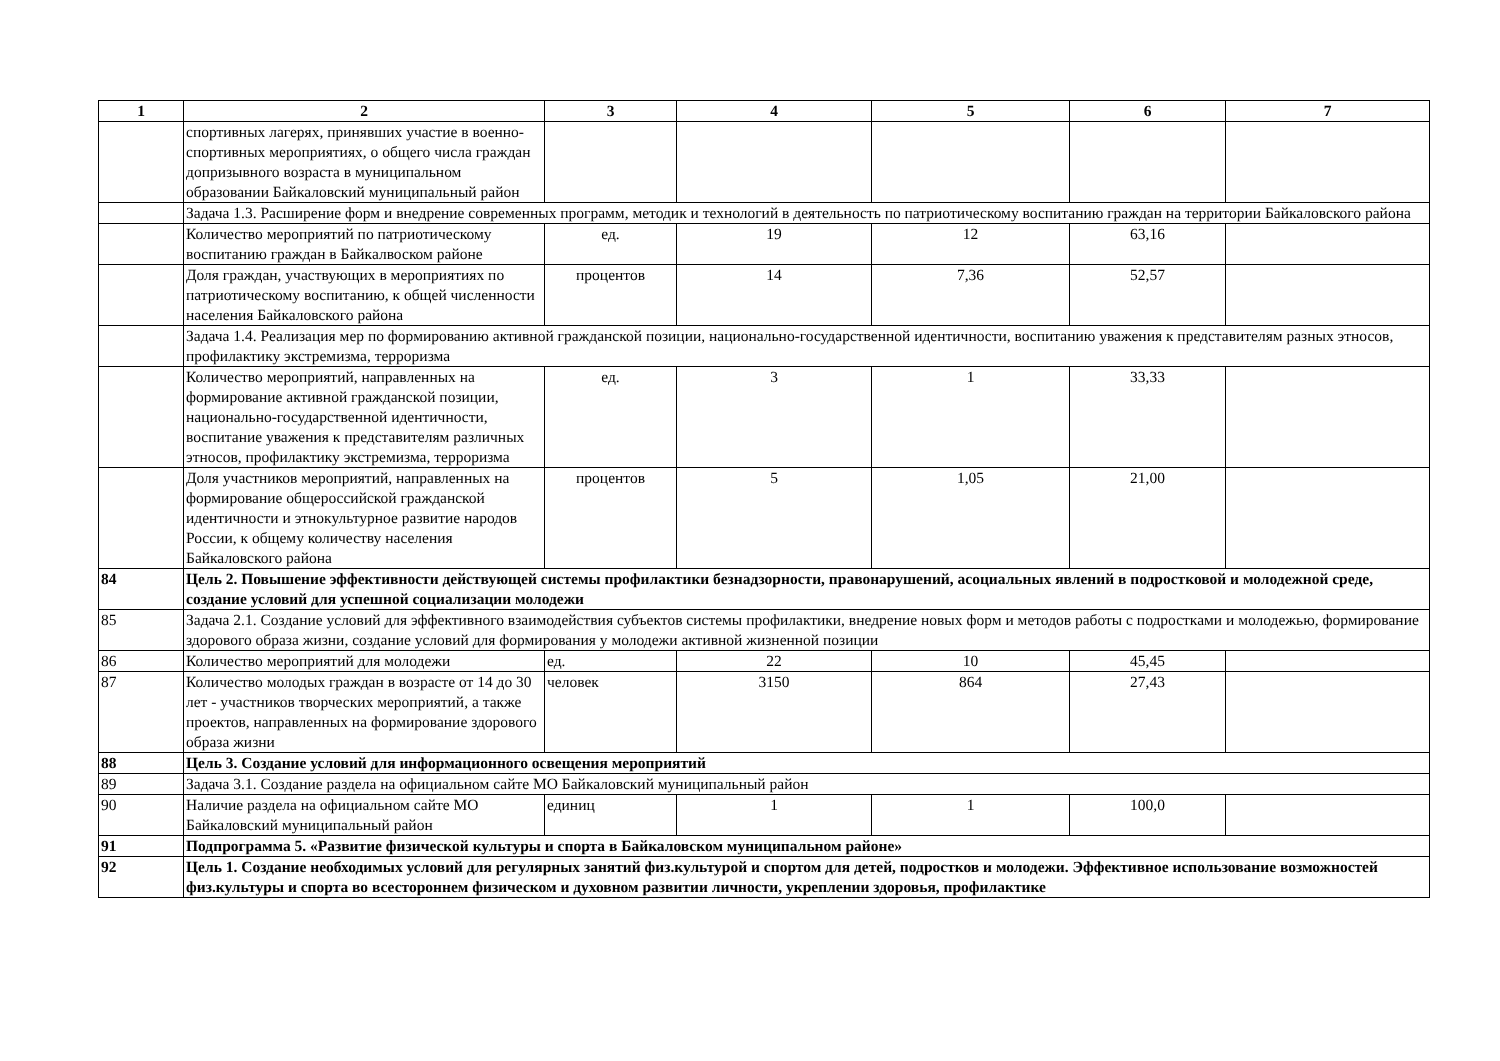| 1 | 2 | 3 | 4 | 5 | 6 | 7 |
| --- | --- | --- | --- | --- | --- | --- |
| | спортивных лагерях, принявших участие в военно-спортивных мероприятиях, о общего числа граждан допризывного возраста в муниципальном образовании Байкаловский муниципальный район | | | | | |
| | Задача 1.3. Расширение форм и внедрение современных программ, методик и технологий в деятельность по патриотическому воспитанию граждан на территории Байкаловского района | | | | | |
| | Количество мероприятий по патриотическому воспитанию граждан в Байкалвоском районе | ед. | 19 | 12 | 63,16 | |
| | Доля граждан, участвующих в мероприятиях по патриотическому воспитанию, к общей численности населения Байкаловского района | процентов | 14 | 7,36 | 52,57 | |
| | Задача 1.4. Реализация мер по формированию активной гражданской позиции, национально-государственной идентичности, воспитанию уважения к представителям разных этносов, профилактику экстремизма, терроризма | | | | | |
| | Количество мероприятий, направленных на формирование активной гражданской позиции, национально-государственной идентичности, воспитание уважения к представителям различных этносов, профилактику экстремизма, терроризма | ед. | 3 | 1 | 33,33 | |
| | Доля участников мероприятий, направленных на формирование общероссийской гражданской идентичности и этнокультурное развитие народов России, к общему количеству населения Байкаловского района | процентов | 5 | 1,05 | 21,00 | |
| 84 | Цель 2. Повышение эффективности действующей системы профилактики безнадзорности, правонарушений, асоциальных явлений в подростковой и молодежной среде, создание условий для успешной социализации молодежи | | | | | |
| 85 | Задача 2.1. Создание условий для эффективного взаимодействия субъектов системы профилактики, внедрение новых форм и методов работы с подростками и молодежью, формирование здорового образа жизни, создание условий для формирования у молодежи активной жизненной позиции | | | | | |
| 86 | Количество мероприятий для молодежи | ед. | 22 | 10 | 45,45 | |
| 87 | Количество молодых граждан в возрасте от 14 до 30 лет - участников творческих мероприятий, а также проектов, направленных на формирование здорового образа жизни | человек | 3150 | 864 | 27,43 | |
| 88 | Цель 3. Создание условий для информационного освещения мероприятий | | | | | |
| 89 | Задача 3.1. Создание раздела на официальном сайте МО Байкаловский муниципальный район | | | | | |
| 90 | Наличие раздела на официальном сайте МО Байкаловский муниципальный район | единиц | 1 | 1 | 100,0 | |
| 91 | Подпрограмма 5. «Развитие физической культуры и спорта в Байкаловском муниципальном районе» | | | | | |
| 92 | Цель 1. Создание необходимых условий для регулярных занятий физ.культурой и спортом для детей, подростков и молодежи. Эффективное использование возможностей физ.культуры и спорта во всестороннем физическом и духовном развитии личности, укреплении здоровья, профилактике | | | | | |